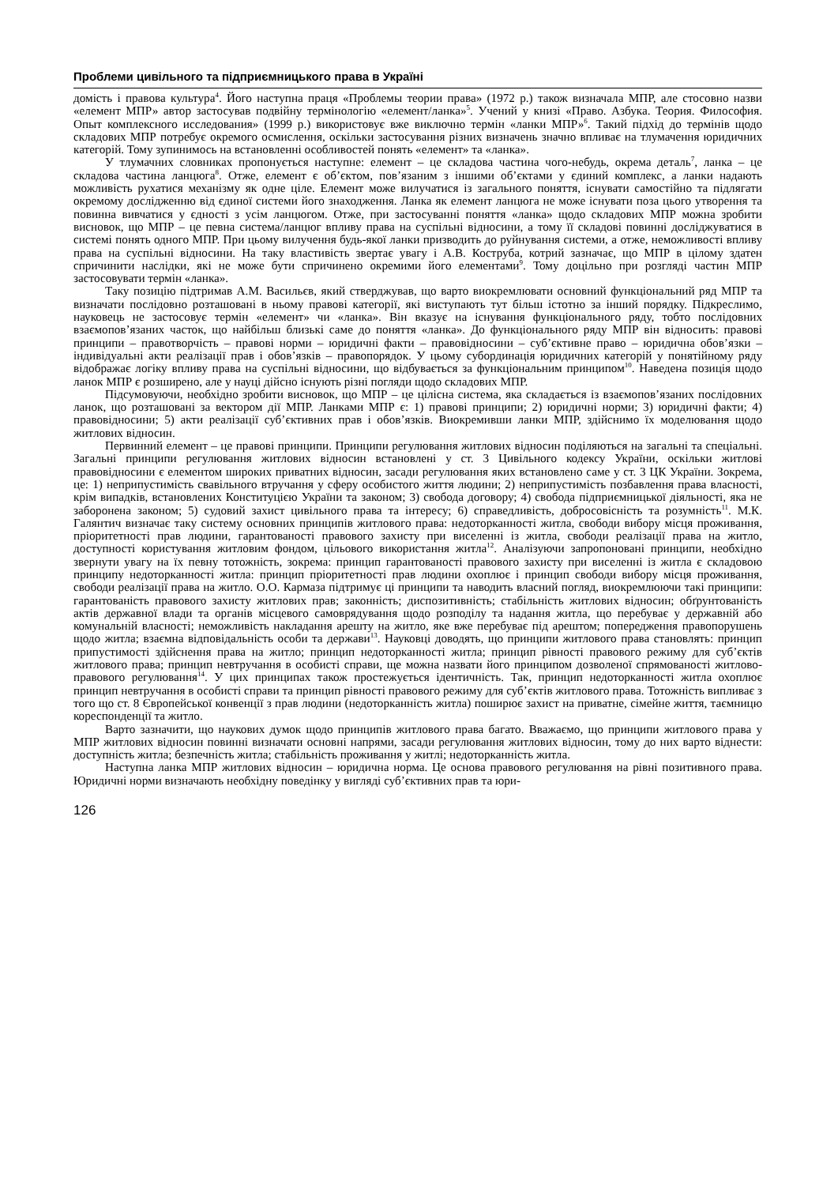Проблеми цивільного та підприємницького права в Україні
домість і правова культура<sup>4</sup>. Його наступна праця «Проблемы теории права» (1972 р.) також визначала МПР, але стосовно назви «елемент МПР» автор застосував подвійну термінологію «елемент/ланка»<sup>5</sup>. Учений у книзі «Право. Азбука. Теория. Философия. Опыт комплексного исследования» (1999 р.) використовує вже виключно термін «ланки МПР»<sup>6</sup>. Такий підхід до термінів щодо складових МПР потребує окремого осмислення, оскільки застосування різних визначень значно впливає на тлумачення юридичних категорій. Тому зупинимось на встановленні особливостей понять «елемент» та «ланка».
У тлумачних словниках пропонується наступне: елемент – це складова частина чого-небудь, окрема деталь<sup>7</sup>, ланка – це складова частина ланцюга<sup>8</sup>. Отже, елемент є об’єктом, пов’язаним з іншими об’єктами у єдиний комплекс, а ланки надають можливість рухатися механізму як одне ціле. Елемент може вилучатися із загального поняття, існувати самостійно та підлягати окремому дослідженню від єдиної системи його знаходження. Ланка як елемент ланцюга не може існувати поза цього утворення та повинна вивчатися у єдності з усім ланцюгом. Отже, при застосуванні поняття «ланка» щодо складових МПР можна зробити висновок, що МПР – це певна система/ланцюг впливу права на суспільні відносини, а тому її складові повинні досліджуватися в системі понять одного МПР. При цьому вилучення будь-якої ланки призводить до руйнування системи, а отже, неможливості впливу права на суспільні відносини. На таку властивість звертає увагу і А.В. Коструба, котрий зазначає, що МПР в цілому здатен спричинити наслідки, які не може бути спричинено окремими його елементами<sup>9</sup>. Тому доцільно при розгляді частин МПР застосовувати термін «ланка».
Таку позицію підтримав А.М. Васильєв, який стверджував, що варто виокремлювати основний функціональний ряд МПР та визначати послідовно розташовані в ньому правові категорії, які виступають тут більш істотно за інший порядку. Підкреслимо, науковець не застосовує термін «елемент» чи «ланка». Він вказує на існування функціонального ряду, тобто послідовних взаємопов’язаних часток, що найбільш близькі саме до поняття «ланка». До функціонального ряду МПР він відносить: правові принципи – правотворчість – правові норми – юридичні факти – правовідносини – суб’єктивне право – юридична обов’язки – індивідуальні акти реалізації прав і обов’язків – правопорядок. У цьому субординація юридичних категорій у понятійному ряду відображає логіку впливу права на суспільні відносини, що відбувається за функціональним принципом<sup>10</sup>. Наведена позиція щодо ланок МПР є розширено, але у науці дійсно існують різні погляди щодо складових МПР.
Підсумовуючи, необхідно зробити висновок, що МПР – це цілісна система, яка складається із взаємопов’язаних послідовних ланок, що розташовані за вектором дії МПР. Ланками МПР є: 1) правові принципи; 2) юридичні норми; 3) юридичні факти; 4) правовідносини; 5) акти реалізації суб’єктивних прав і обов’язків. Виокремивши ланки МПР, здійснимо їх моделювання щодо житлових відносин.
Первинний елемент – це правові принципи. Принципи регулювання житлових відносин поділяються на загальні та спеціальні. Загальні принципи регулювання житлових відносин встановлені у ст. 3 Цивільного кодексу України, оскільки житлові правовідносини є елементом широких приватних відносин, засади регулювання яких встановлено саме у ст. 3 ЦК України. Зокрема, це: 1) неприпустимість свавільного втручання у сферу особистого життя людини; 2) неприпустимість позбавлення права власності, крім випадків, встановлених Конституцією України та законом; 3) свобода договору; 4) свобода підприємницької діяльності, яка не заборонена законом; 5) судовий захист цивільного права та інтересу; 6) справедливість, добросовісність та розумність<sup>11</sup>. М.К. Галянтич визначає таку систему основних принципів житлового права: недоторканності житла, свободи вибору місця проживання, пріоритетності прав людини, гарантованості правового захисту при виселенні із житла, свободи реалізації права на житло, доступності користування житловим фондом, цільового використання житла<sup>12</sup>. Аналізуючи запропоновані принципи, необхідно звернути увагу на їх певну тотожність, зокрема: принцип гарантованості правового захисту при виселенні із житла є складовою принципу недоторканності житла: принцип пріоритетності прав людини охоплює і принцип свободи вибору місця проживання, свободи реалізації права на житло. О.О. Кармаза підтримує ці принципи та наводить власний погляд, виокремлюючи такі принципи: гарантованість правового захисту житлових прав; законність; диспозитивність; стабільність житлових відносин; обґрунтованість актів державної влади та органів місцевого самоврядування щодо розподілу та надання житла, що перебуває у державній або комунальній власності; неможливість накладання арешту на житло, яке вже перебуває під арештом; попередження правопорушень щодо житла; взаємна відповідальність особи та держави<sup>13</sup>. Науковці доводять, що принципи житлового права становлять: принцип припустимості здійснення права на житло; принцип недоторканності житла; принцип рівності правового режиму для суб’єктів житлового права; принцип невтручання в особисті справи, ще можна назвати його принципом дозволеної спрямованості житлово-правового регулювання<sup>14</sup>. У цих принципах також простежується ідентичність. Так, принцип недоторканності житла охоплює принцип невтручання в особисті справи та принцип рівності правового режиму для суб’єктів житлового права. Тотожність випливає з того що ст. 8 Європейської конвенції з прав людини (недоторканність житла) поширює захист на приватне, сімейне життя, таємницю кореспонденції та житло.
Варто зазначити, що наукових думок щодо принципів житлового права багато. Вважаємо, що принципи житлового права у МПР житлових відносин повинні визначати основні напрями, засади регулювання житлових відносин, тому до них варто віднести: доступність житла; безпечність житла; стабільність проживання у житлі; недоторканність житла.
Наступна ланка МПР житлових відносин – юридична норма. Це основа правового регулювання на рівні позитивного права. Юридичні норми визначають необхідну поведінку у вигляді суб’єктивних прав та юри-
126